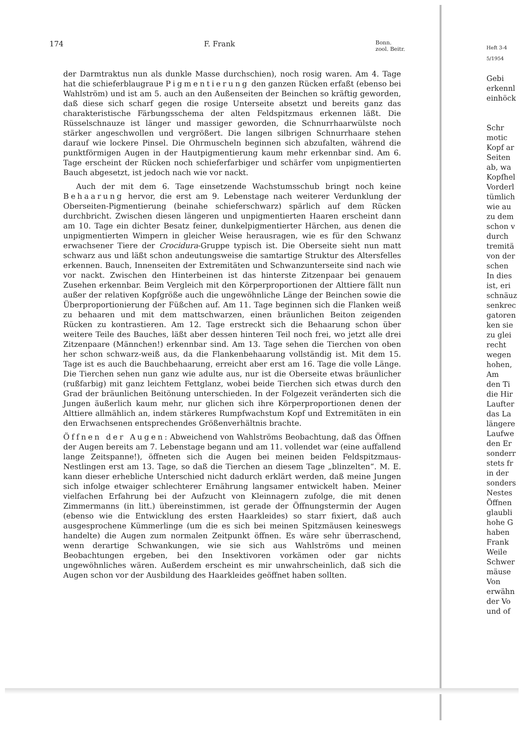174 F. Frank Bonn.
zool. Beitr.
der Darmtraktus nun als dunkle Masse durchschien), noch rosig waren. Am 4. Tage hat die schieferblaugraue Pigmentierung den ganzen Rücken erfaßt (ebenso bei Wahlström) und ist am 5. auch an den Außenseiten der Beinchen so kräftig geworden, daß diese sich scharf gegen die rosige Unterseite absetzt und bereits ganz das charakteristische Färbungsschema der alten Feldspitzmaus erkennen läßt. Die Rüsselschnauze ist länger und massiger geworden, die Schnurrhaarwülste noch stärker angeschwollen und vergrößert. Die langen silbrigen Schnurrhaare stehen darauf wie lockere Pinsel. Die Ohrmuscheln beginnen sich abzufalten, während die punktförmigen Augen in der Hautpigmentierung kaum mehr erkennbar sind. Am 6. Tage erscheint der Rücken noch schieferfarbiger und schärfer vom unpigmentierten Bauch abgesetzt, ist jedoch nach wie vor nackt.
Auch der mit dem 6. Tage einsetzende Wachstumsschub bringt noch keine Behaarung hervor, die erst am 9. Lebenstage nach weiterer Verdunklung der Oberseiten-Pigmentierung (beinahe schieferschwarz) spärlich auf dem Rücken durchbricht. Zwischen diesen längeren und unpigmentierten Haaren erscheint dann am 10. Tage ein dichter Besatz feiner, dunkelpigmentierter Härchen, aus denen die unpigmentierten Wimpern in gleicher Weise herausragen, wie es für den Schwanz erwachsener Tiere der Crocidura-Gruppe typisch ist. Die Oberseite sieht nun matt schwarz aus und läßt schon andeutungsweise die samtartige Struktur des Altersfelles erkennen. Bauch, Innenseiten der Extremitäten und Schwanzunterseite sind nach wie vor nackt. Zwischen den Hinterbeinen ist das hinterste Zitzenpaar bei genauem Zusehen erkennbar. Beim Vergleich mit den Körperproportionen der Alttiere fällt nun außer der relativen Kopfgröße auch die ungewöhnliche Länge der Beinchen sowie die Überproportionierung der Füßchen auf. Am 11. Tage beginnen sich die Flanken weiß zu behaaren und mit dem mattschwarzen, einen bräunlichen Beiton zeigenden Rücken zu kontrastieren. Am 12. Tage erstreckt sich die Behaarung schon über weitere Teile des Bauches, läßt aber dessen hinteren Teil noch frei, wo jetzt alle drei Zitzenpaare (Männchen!) erkennbar sind. Am 13. Tage sehen die Tierchen von oben her schon schwarz-weiß aus, da die Flankenbehaarung vollständig ist. Mit dem 15. Tage ist es auch die Bauchbehaarung, erreicht aber erst am 16. Tage die volle Länge. Die Tierchen sehen nun ganz wie adulte aus, nur ist die Oberseite etwas bräunlicher (rußfarbig) mit ganz leichtem Fettglanz, wobei beide Tierchen sich etwas durch den Grad der bräunlichen Beitönung unterschieden. In der Folgezeit veränderten sich die Jungen äußerlich kaum mehr, nur glichen sich ihre Körperproportionen denen der Alttiere allmählich an, indem stärkeres Rumpfwachstum Kopf und Extremitäten in ein den Erwachsenen entsprechendes Größenverhältnis brachte.
Öffnen der Augen: Abweichend von Wahlströms Beobachtung, daß das Öffnen der Augen bereits am 7. Lebenstage begann und am 11. vollendet war (eine auffallend lange Zeitspanne!), öffneten sich die Augen bei meinen beiden Feldspitzmaus-Nestlingen erst am 13. Tage, so daß die Tierchen an diesem Tage „blinzelten“. M. E. kann dieser erhebliche Unterschied nicht dadurch erklärt werden, daß meine Jungen sich infolge etwaiger schlechterer Ernährung langsamer entwickelt haben. Meiner vielfachen Erfahrung bei der Aufzucht von Kleinnagern zufolge, die mit denen Zimmermanns (in litt.) übereinstimmen, ist gerade der Öffnungstermin der Augen (ebenso wie die Entwicklung des ersten Haarkleides) so starr fixiert, daß auch ausgesprochene Kümmerlinge (um die es sich bei meinen Spitzmäusen keineswegs handelte) die Augen zum normalen Zeitpunkt öffnen. Es wäre sehr überraschend, wenn derartige Schwankungen, wie sie sich aus Wahlströms und meinen Beobachtungen ergeben, bei den Insektivoren vorkämen oder gar nichts ungewöhnliches wären. Außerdem erscheint es mir unwahrscheinlich, daß sich die Augen schon vor der Ausbildung des Haarkleides geöffnet haben sollten.
Heft 3-4
5/1954
Gebi
erkennl
einhöck
Schr
motic
Kopf ar
Seiten
ab, wa
Kopfhel
Vorderl
tümlich
wie au
zu dem
schon v
durch
tremitä
von der
schen
In dies
ist, eri
schnäuz
senkrec
gatoren
ken sie
zu glei
recht
wegen
hohen,
Am
den Ti
die Hir
Laufter
das La
längere
Laufwe
den Er
sonderr
stets fr
in der
sonders
Nestes
Öffnen
glaubli
hohe G
haben
Frank
Weile
Schwer
mäuse
Von
erwähn
der Vo
und of